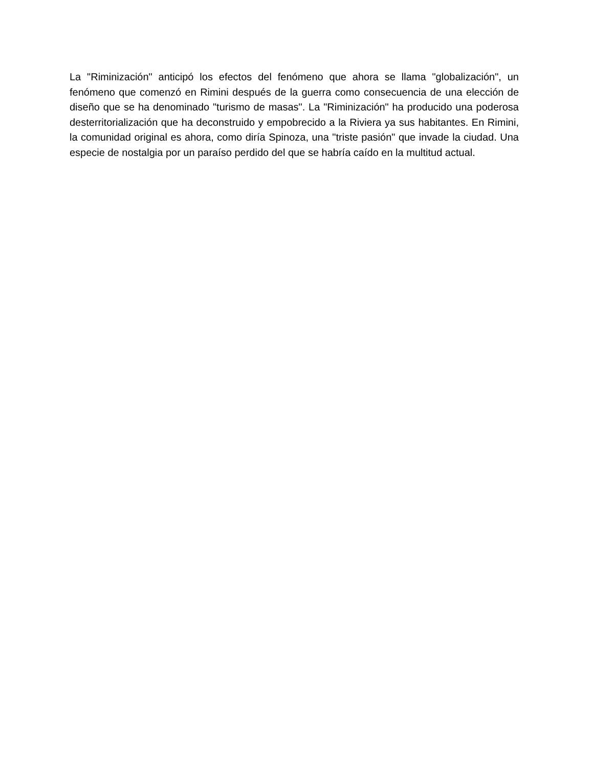La "Riminización" anticipó los efectos del fenómeno que ahora se llama "globalización", un fenómeno que comenzó en Rimini después de la guerra como consecuencia de una elección de diseño que se ha denominado "turismo de masas". La "Riminización" ha producido una poderosa desterritorialización que ha deconstruido y empobrecido a la Riviera ya sus habitantes. En Rimini, la comunidad original es ahora, como diría Spinoza, una "triste pasión" que invade la ciudad. Una especie de nostalgia por un paraíso perdido del que se habría caído en la multitud actual.